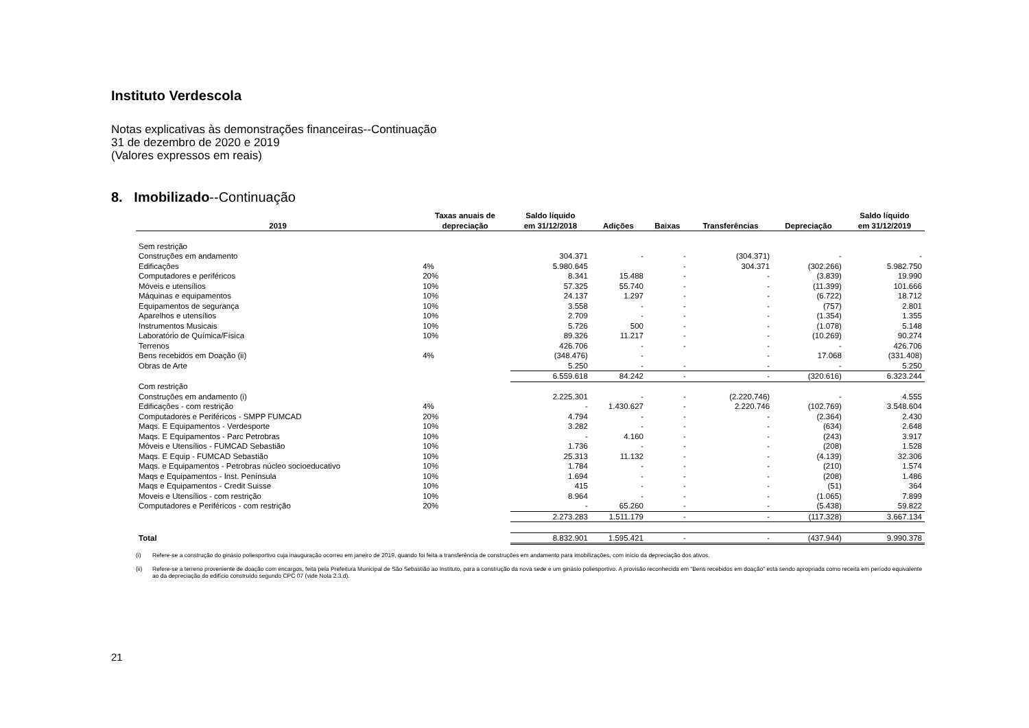Instituto Verdescola
Notas explicativas às demonstrações financeiras--Continuação
31 de dezembro de 2020 e 2019
(Valores expressos em reais)
8. Imobilizado--Continuação
| 2019 | Taxas anuais de depreciação | Saldo líquido em 31/12/2018 | Adições | Baixas | Transferências | Depreciação | Saldo líquido em 31/12/2019 |
| --- | --- | --- | --- | --- | --- | --- | --- |
| Sem restrição | | | | | | | |
| Construções em andamento | | 304.371 | - | - | (304.371) | - | - |
| Edificações | 4% | 5.980.645 | | - | 304.371 | (302.266) | 5.982.750 |
| Computadores e periféricos | 20% | 8.341 | 15.488 | - | - | (3.839) | 19.990 |
| Móveis e utensílios | 10% | 57.325 | 55.740 | - | - | (11.399) | 101.666 |
| Máquinas e equipamentos | 10% | 24.137 | 1.297 | - | - | (6.722) | 18.712 |
| Equipamentos de segurança | 10% | 3.558 | - | - | - | (757) | 2.801 |
| Aparelhos e utensílios | 10% | 2.709 | - | - | - | (1.354) | 1.355 |
| Instrumentos Musicais | 10% | 5.726 | 500 | - | - | (1.078) | 5.148 |
| Laboratório de Química/Física | 10% | 89.326 | 11.217 | - | - | (10.269) | 90.274 |
| Terrenos | | 426.706 | - | - | - | - | 426.706 |
| Bens recebidos em Doação (ii) | 4% | (348.476) | - | | - | 17.068 | (331.408) |
| Obras de Arte | | 5.250 | - | - | - | - | 5.250 |
| | | 6.559.618 | 84.242 | - | - | (320.616) | 6.323.244 |
| Com restrição | | | | | | | |
| Construções em andamento (i) | | 2.225.301 | - | - | (2.220.746) | - | 4.555 |
| Edificações - com restrição | 4% | - | 1.430.627 | - | 2.220.746 | (102.769) | 3.548.604 |
| Computadores e Periféricos - SMPP FUMCAD | 20% | 4.794 | - | - | - | (2.364) | 2.430 |
| Maqs. E Equipamentos - Verdesporte | 10% | 3.282 | - | - | - | (634) | 2.648 |
| Maqs. E Equipamentos - Parc Petrobras | 10% | - | 4.160 | - | - | (243) | 3.917 |
| Móveis e Utensílios - FUMCAD Sebastião | 10% | 1.736 | - | - | - | (208) | 1.528 |
| Maqs. E Equip - FUMCAD Sebastião | 10% | 25.313 | 11.132 | - | - | (4.139) | 32.306 |
| Maqs. e Equipamentos - Petrobras núcleo socioeducativo | 10% | 1.784 | - | - | - | (210) | 1.574 |
| Maqs e Equipamentos - Inst. Península | 10% | 1.694 | - | - | - | (208) | 1.486 |
| Maqs e Equipamentos - Credit Suisse | 10% | 415 | - | - | - | (51) | 364 |
| Moveis e Utensílios - com restrição | 10% | 8.964 | - | - | - | (1.065) | 7.899 |
| Computadores e Periféricos - com restrição | 20% | - | 65.260 | - | - | (5.438) | 59.822 |
| | | 2.273.283 | 1.511.179 | - | - | (117.328) | 3.667.134 |
| Total | | 8.832.901 | 1.595.421 | - | - | (437.944) | 9.990.378 |
(i) Refere-se a construção do ginásio poliesportivo cuja inauguração ocorreu em janeiro de 2019, quando foi feita a transferência de construções em andamento para imobilizações, com início da depreciação dos ativos.
(ii) Refere-se a terreno proveniente de doação com encargos, feita pela Prefeitura Municipal de São Sebastião ao Instituto, para a construção da nova sede e um ginásio poliesportivo. A provisão reconhecida em “Bens recebidos em doação” está sendo apropriada como receita em período equivalente ao da depreciação do edifício construído segundo CPC 07 (vide Nota 2.3.d).
21